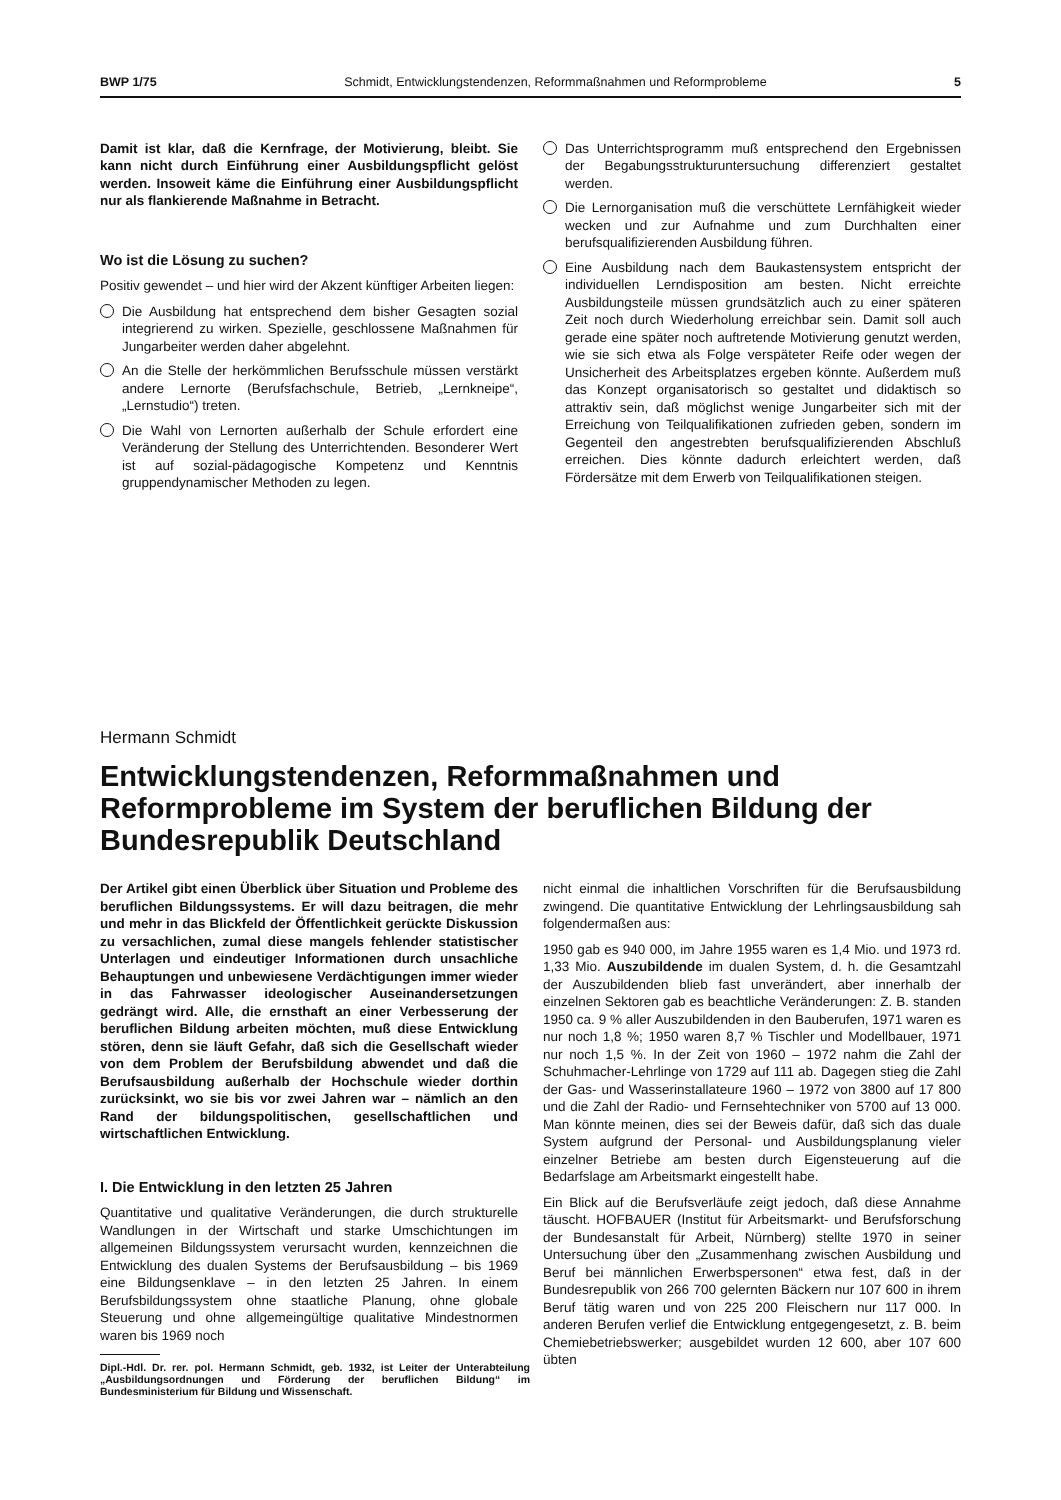BWP 1/75 Schmidt, Entwicklungstendenzen, Reformmaßnahmen und Reformprobleme 5
Damit ist klar, daß die Kernfrage, der Motivierung, bleibt. Sie kann nicht durch Einführung einer Ausbildungspflicht gelöst werden. Insoweit käme die Einführung einer Ausbildungspflicht nur als flankierende Maßnahme in Betracht.
Wo ist die Lösung zu suchen?
Positiv gewendet – und hier wird der Akzent künftiger Arbeiten liegen:
Die Ausbildung hat entsprechend dem bisher Gesagten sozial integrierend zu wirken. Spezielle, geschlossene Maßnahmen für Jungarbeiter werden daher abgelehnt.
An die Stelle der herkömmlichen Berufsschule müssen verstärkt andere Lernorte (Berufsfachschule, Betrieb, „Lernkneipe“, „Lernstudio“) treten.
Die Wahl von Lernorten außerhalb der Schule erfordert eine Veränderung der Stellung des Unterrichtenden. Besonderer Wert ist auf sozial-pädagogische Kompetenz und Kenntnis gruppendynamischer Methoden zu legen.
Das Unterrichtsprogramm muß entsprechend den Ergebnissen der Begabungsstrukturuntersuchung differenziert gestaltet werden.
Die Lernorganisation muß die verschüttete Lernfähigkeit wieder wecken und zur Aufnahme und zum Durchhalten einer berufsqualifizierenden Ausbildung führen.
Eine Ausbildung nach dem Baukastensystem entspricht der individuellen Lerndisposition am besten. Nicht erreichte Ausbildungsteile müssen grundsätzlich auch zu einer späteren Zeit noch durch Wiederholung erreichbar sein. Damit soll auch gerade eine später noch auftretende Motivierung genutzt werden, wie sie sich etwa als Folge verspäteter Reife oder wegen der Unsicherheit des Arbeitsplatzes ergeben könnte. Außerdem muß das Konzept organisatorisch so gestaltet und didaktisch so attraktiv sein, daß möglichst wenige Jungarbeiter sich mit der Erreichung von Teilqualifikationen zufrieden geben, sondern im Gegenteil den angestrebten berufsqualifizierenden Abschluß erreichen. Dies könnte dadurch erleichtert werden, daß Fördersätze mit dem Erwerb von Teilqualifikationen steigen.
Hermann Schmidt
Entwicklungstendenzen, Reformmaßnahmen und Reformprobleme im System der beruflichen Bildung der Bundesrepublik Deutschland
Der Artikel gibt einen Überblick über Situation und Probleme des beruflichen Bildungssystems. Er will dazu beitragen, die mehr und mehr in das Blickfeld der Öffentlichkeit gerückte Diskussion zu versachlichen, zumal diese mangels fehlender statistischer Unterlagen und eindeutiger Informationen durch unsachliche Behauptungen und unbewiesene Verdächtigungen immer wieder in das Fahrwasser ideologischer Auseinandersetzungen gedrängt wird. Alle, die ernsthaft an einer Verbesserung der beruflichen Bildung arbeiten möchten, muß diese Entwicklung stören, denn sie läuft Gefahr, daß sich die Gesellschaft wieder von dem Problem der Berufsbildung abwendet und daß die Berufsausbildung außerhalb der Hochschule wieder dorthin zurücksinkt, wo sie bis vor zwei Jahren war – nämlich an den Rand der bildungspolitischen, gesellschaftlichen und wirtschaftlichen Entwicklung.
I. Die Entwicklung in den letzten 25 Jahren
Quantitative und qualitative Veränderungen, die durch strukturelle Wandlungen in der Wirtschaft und starke Umschichtungen im allgemeinen Bildungssystem verursacht wurden, kennzeichnen die Entwicklung des dualen Systems der Berufsausbildung – bis 1969 eine Bildungsenklave – in den letzten 25 Jahren. In einem Berufsbildungssystem ohne staatliche Planung, ohne globale Steuerung und ohne allgemeingültige qualitative Mindestnormen waren bis 1969 noch
Dipl.-Hdl. Dr. rer. pol. Hermann Schmidt, geb. 1932, ist Leiter der Unterabteilung „Ausbildungsordnungen und Förderung der beruflichen Bildung“ im Bundesministerium für Bildung und Wissenschaft.
nicht einmal die inhaltlichen Vorschriften für die Berufsausbildung zwingend. Die quantitative Entwicklung der Lehrlingsausbildung sah folgendermaßen aus:
1950 gab es 940 000, im Jahre 1955 waren es 1,4 Mio. und 1973 rd. 1,33 Mio. Auszubildende im dualen System, d. h. die Gesamtzahl der Auszubildenden blieb fast unverändert, aber innerhalb der einzelnen Sektoren gab es beachtliche Veränderungen: Z. B. standen 1950 ca. 9 % aller Auszubildenden in den Bauberufen, 1971 waren es nur noch 1,8 %; 1950 waren 8,7 % Tischler und Modellbauer, 1971 nur noch 1,5 %. In der Zeit von 1960 – 1972 nahm die Zahl der Schuhmacher-Lehrlinge von 1729 auf 111 ab. Dagegen stieg die Zahl der Gas- und Wasserinstallateure 1960 – 1972 von 3800 auf 17 800 und die Zahl der Radio- und Fernsehtechniker von 5700 auf 13 000. Man könnte meinen, dies sei der Beweis dafür, daß sich das duale System aufgrund der Personal- und Ausbildungsplanung vieler einzelner Betriebe am besten durch Eigensteuerung auf die Bedarfslage am Arbeitsmarkt eingestellt habe.
Ein Blick auf die Berufsverläufe zeigt jedoch, daß diese Annahme täuscht. HOFBAUER (Institut für Arbeitsmarkt- und Berufsforschung der Bundesanstalt für Arbeit, Nürnberg) stellte 1970 in seiner Untersuchung über den „Zusammenhang zwischen Ausbildung und Beruf bei männlichen Erwerbspersonen“ etwa fest, daß in der Bundesrepublik von 266 700 gelernten Bäckern nur 107 600 in ihrem Beruf tätig waren und von 225 200 Fleischern nur 117 000. In anderen Berufen verlief die Entwicklung entgegengesetzt, z. B. beim Chemiebetriebswerker; ausgebildet wurden 12 600, aber 107 600 übten